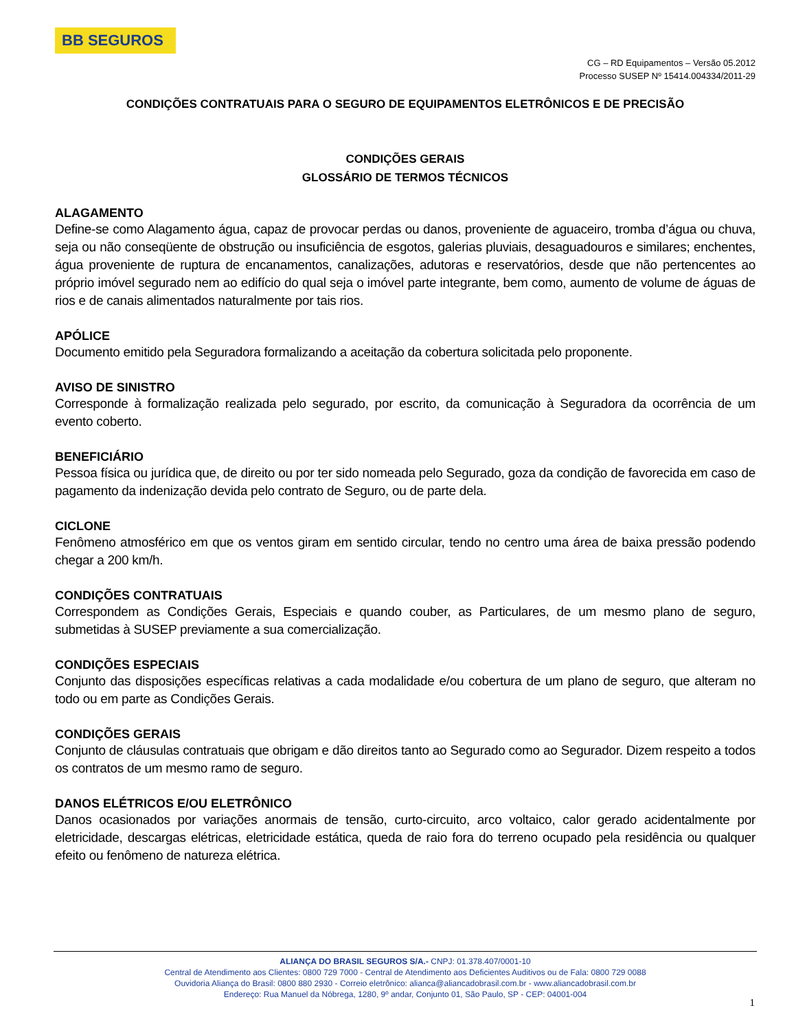BB SEGUROS
CG – RD Equipamentos – Versão 05.2012
Processo SUSEP Nº 15414.004334/2011-29
CONDIÇÕES CONTRATUAIS PARA O SEGURO DE EQUIPAMENTOS ELETRÔNICOS E DE PRECISÃO
CONDIÇÕES GERAIS
GLOSSÁRIO DE TERMOS TÉCNICOS
ALAGAMENTO
Define-se como Alagamento água, capaz de provocar perdas ou danos, proveniente de aguaceiro, tromba d’água ou chuva, seja ou não conseqüente de obstrução ou insuficiência de esgotos, galerias pluviais, desaguadouros e similares; enchentes, água proveniente de ruptura de encanamentos, canalizações, adutoras e reservatórios, desde que não pertencentes ao próprio imóvel segurado nem ao edifício do qual seja o imóvel parte integrante, bem como, aumento de volume de águas de rios e de canais alimentados naturalmente por tais rios.
APÓLICE
Documento emitido pela Seguradora formalizando a aceitação da cobertura solicitada pelo proponente.
AVISO DE SINISTRO
Corresponde à formalização realizada pelo segurado, por escrito, da comunicação à Seguradora da ocorrência de um evento coberto.
BENEFICIÁRIO
Pessoa física ou jurídica que, de direito ou por ter sido nomeada pelo Segurado, goza da condição de favorecida em caso de pagamento da indenização devida pelo contrato de Seguro, ou de parte dela.
CICLONE
Fenômeno atmosférico em que os ventos giram em sentido circular, tendo no centro uma área de baixa pressão podendo chegar a 200 km/h.
CONDIÇÕES CONTRATUAIS
Correspondem as Condições Gerais, Especiais e quando couber, as Particulares, de um mesmo plano de seguro, submetidas à SUSEP previamente a sua comercialização.
CONDIÇÕES ESPECIAIS
Conjunto das disposições específicas relativas a cada modalidade e/ou cobertura de um plano de seguro, que alteram no todo ou em parte as Condições Gerais.
CONDIÇÕES GERAIS
Conjunto de cláusulas contratuais que obrigam e dão direitos tanto ao Segurado como ao Segurador. Dizem respeito a todos os contratos de um mesmo ramo de seguro.
DANOS ELÉTRICOS E/OU ELETRÔNICO
Danos ocasionados por variações anormais de tensão, curto-circuito, arco voltaico, calor gerado acidentalmente por eletricidade, descargas elétricas, eletricidade estática, queda de raio fora do terreno ocupado pela residência ou qualquer efeito ou fenômeno de natureza elétrica.
ALIANÇA DO BRASIL SEGUROS S/A.- CNPJ: 01.378.407/0001-10
Central de Atendimento aos Clientes: 0800 729 7000 - Central de Atendimento aos Deficientes Auditivos ou de Fala: 0800 729 0088
Ouvidoria Aliança do Brasil: 0800 880 2930 - Correio eletrônico: alianca@aliancadobrasil.com.br - www.aliancadobrasil.com.br
Endereço: Rua Manuel da Nóbrega, 1280, 9º andar, Conjunto 01, São Paulo, SP - CEP: 04001-004
1